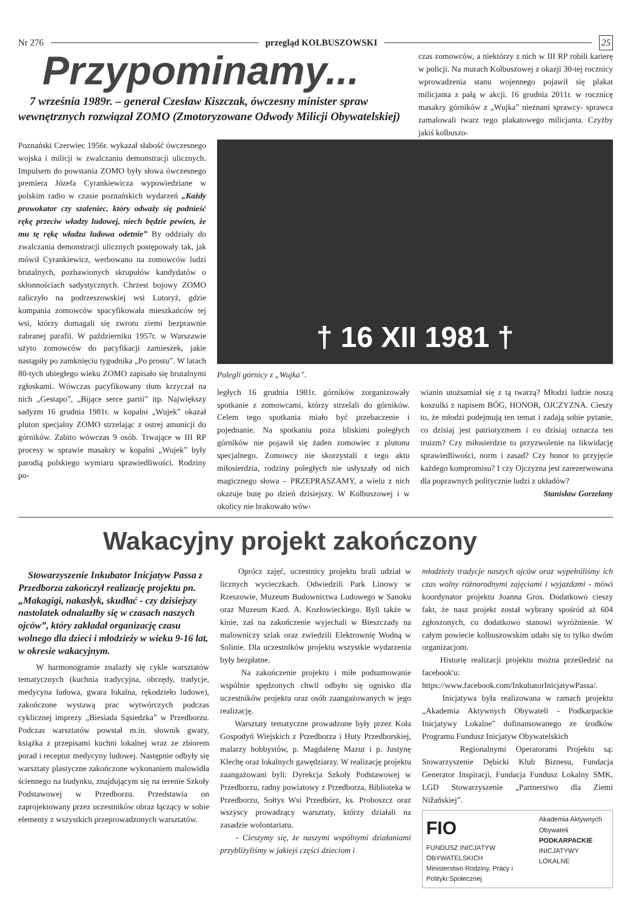Nr 276 przegląd KOLBUSZOWSKI 25
Przypominamy...
7 września 1989r. – generał Czesław Kiszczak, ówczesny minister spraw wewnętrznych rozwiązał ZOMO (Zmotoryzowane Odwody Milicji Obywatelskiej)
czas zomowców, a niektórzy z nich w III RP robili karierę w policji. Na murach Kolbuszowej z okazji 30-tej rocznicy wprowadzenia stanu wojennego pojawił się plakat milicjanta z pałą w akcji. 16 grudnia 2011r. w rocznicę masakry górników z „Wujka” nieznani sprawcy- sprawca zamalowali twarz tego plakatowego milicjanta. Czyżby jakiś kolbuszo-
Poznański Czerwiec 1956r. wykazał słabość ówczesnego wojska i milicji w zwalczaniu demonstracji ulicznych. Impulsem do powstania ZOMO były słowa ówczesnego premiera Józefa Cyrankiewicza wypowiedziane w polskim radio w czasie poznańskich wydarzeń „Każdy prowokator czy szaleniec, który odważy się podnieść rękę przeciw władzy ludowej, niech będzie pewien, że mu tę rękę władza ludowa odetnie” By oddziały do zwalczania demonstracji ulicznych postępowały tak, jak mówił Cyrankiewicz, werbowano na zomowców ludzi brutalnych, pozbawionych skrupułów kandydatów o skłonnościach sadystycznych. Chrzest bojowy ZOMO zaliczyło na podrzeszowskiej wsi Lutoryż, gdzie kompania zomowców spacyfikowała mieszkańców tej wsi, którzy domagali się zwrotu ziemi bezprawnie zabranej parafii. W październiku 1957r. w Warszawie użyto zomowców do pacyfikacji zamieszek, jakie nastąpiły po zamknięciu tygodnika „Po prostu”. W latach 80-tych ubiegłego wieku ZOMO zapisało się brutalnymi zgłoskami. Wówczas pacyfikowany tłum krzyczał na nich „Gestapo”, „Bijące serce partii” itp. Największy sadyzm 16 grudnia 1981r. w kopalni „Wujek” okazał pluton specjalny ZOMO strzelając z ostrej amunicji do górników. Zabito wówczas 9 osób. Trwające w III RP procesy w sprawie masakry w kopalni „Wujek” były parodią polskiego wymiaru sprawiedliwości. Rodziny po-
† 16 XII 1981 †
Polegli górnicy z „Wujka”.
ległych 16 grudnia 1981r. górników zorganizowały spotkanie z zomowcami, którzy strzelali do górników. Celem tego spotkania miało być przebaczenie i pojednanie. Na spotkaniu poza bliskimi poległych górników nie pojawił się żaden zomowiec z plutonu specjalnego. Zomowcy nie skorzystali z tego aktu miłosierdzia, rodziny poległych nie usłyszały od nich magicznego słowa – PRZEPRASZAMY, a wielu z nich okazuje butę po dzień dzisiejszy. W Kolbuszowej i w okolicy nie brakowało wów-
wianin utożsamiał się z tą twarzą? Młodzi ludzie noszą koszulki z napisem BÓG, HONOR, OJCZYZNA. Cieszy to, że młodzi podejmują ten temat i zadają sobie pytanie, co dzisiaj jest patriotyzmem i co dzisiaj oznacza ten truizm? Czy miłosierdzie to przyzwolenie na likwidację sprawiedliwości, norm i zasad? Czy honor to przyjęcie każdego kompromisu? I czy Ojczyzna jest zarezerwowana dla poprawnych politycznie ludzi z układów?
Stanisław Gorzelany
Wakacyjny projekt zakończony
Stowarzyszenie Inkubator Inicjatyw Passa z Przedborza zakończył realizację projektu pn. „Makagigi, nakasłyk, skudłać - czy dzisiejszy nastolatek odnalazłby się w czasach naszych ojców”, który zakładał organizację czasu wolnego dla dzieci i młodzieży w wieku 9-16 lat, w okresie wakacyjnym.
W harmonogramie znalazły się cykle warsztatów tematycznych (kuchnia tradycyjna, obrzędy, tradycje, medycyna ludowa, gwara lokalna, rękodzieło ludowe), zakończone wystawą prac wytwórczych podczas cyklicznej imprezy „Biesiada Sąsiedzka” w Przedborzu. Podczas warsztatów powstał m.in. słownik gwary, książka z przepisami kuchni lokalnej wraz ze zbiorem porad i receptur medycyny ludowej. Następnie odbyły się warsztaty plastyczne zakończone wykonaniem malowidła ściennego na budynku, znajdującym się na terenie Szkoły Podstawowej w Przedborzu. Przedstawia on zaprojektowany przez uczestników obraz łączący w sobie elementy z wszystkich przeprowadzonych warsztatów.
Oprócz zajęć, uczestnicy projektu brali udział w licznych wycieczkach. Odwiedzili Park Linowy w Rzeszowie, Muzeum Budownictwa Ludowego w Sanoku oraz Muzeum Kard. A. Kozłowieckiego. Byli także w kinie, zaś na zakończenie wyjechali w Bieszczady na malowniczy szlak oraz zwiedzili Elektrownię Wodną w Solinie. Dla uczestników projektu wszystkie wydarzenia były bezpłatne.
Na zakończenie projektu i miłe podsumowanie wspólnie spędzonych chwil odbyło się ognisko dla uczestników projektu oraz osób zaangażowanych w jego realizację.
Warsztaty tematyczne prowadzone były przez Koła Gospodyń Wiejskich z Przedborza i Huty Przedborskiej, malarzy hobbystów, p. Magdalenę Mazur i p. Justynę Klechę oraz lokalnych gawędziarzy. W realizację projektu zaangażowani byli: Dyrekcja Szkoły Podstawowej w Przedborzu, radny powiatowy z Przedborza, Biblioteka w Przedborzu, Sołtys Wsi Przedbórz, ks. Proboszcz oraz wszyscy prowadzący warsztaty, którzy działali na zasadzie wolontariatu.
- Cieszymy się, że naszymi wspólnymi działaniami przybliżyliśmy w jakiejś części dzieciom i
młodzieży tradycje naszych ojców oraz wypełniliśmy ich czas wolny różnorodnymi zajęciami i wyjazdami - mówi koordynator projektu Joanna Gros. Dodatkowo cieszy fakt, że nasz projekt został wybrany spośród aż 604 zgłoszonych, co dodatkowo stanowi wyróżnienie. W całym powiecie kolbuszowskim udało się to tylko dwóm organizacjom.
Historię realizacji projektu można prześledzić na facebook'u: https://www.facebook.com/InkubatorInicjatywPassa/.
Inicjatywa była realizowana w ramach projektu „Akademia Aktywnych Obywateli - Podkarpackie Inicjatywy Lokalne” dofinansowanego ze środków Programu Fundusz Inicjatyw Obywatelskich
Regionalnymi Operatorami Projektu są: Stowarzyszenie Dębicki Klub Biznesu, Fundacja Generator Inspiracji, Fundacja Fundusz Lokalny SMK, LGD Stowarzyszenie „Partnerstwo dla Ziemi Nižańskiej”.
FIO
FUNDUSZ INICJATYW OBYWATELSKICH
Ministerstwo Rodziny, Pracy i Polityki Społecznej
Akademia Aktywnych Obywateli
PODKARPACKIE
INICJATYWY LOKALNE